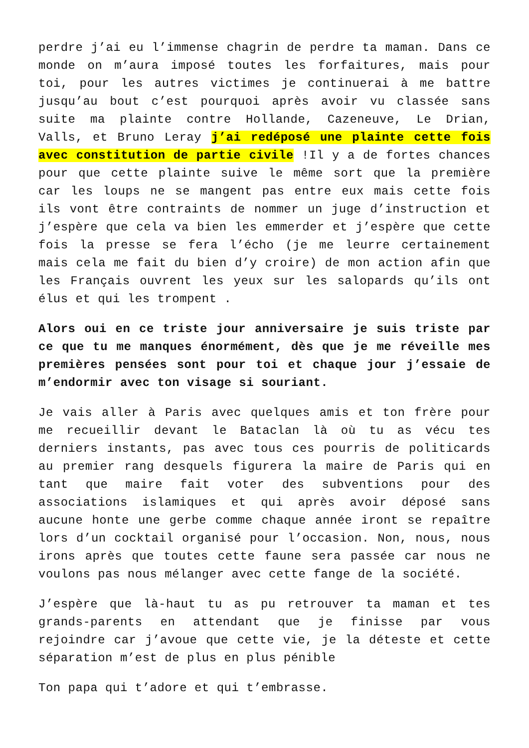perdre j’ai eu l’immense chagrin de perdre ta maman. Dans ce monde on m’aura imposé toutes les forfaitures, mais pour toi, pour les autres victimes je continuerai à me battre jusqu’au bout c’est pourquoi après avoir vu classée sans suite ma plainte contre Hollande, Cazeneuve, Le Drian, Valls, et Bruno Leray j’ai redéposé une plainte cette fois avec constitution de partie civile !Il y a de fortes chances pour que cette plainte suive le même sort que la première car les loups ne se mangent pas entre eux mais cette fois ils vont être contraints de nommer un juge d’instruction et j’espère que cela va bien les emmerder et j’espère que cette fois la presse se fera l’écho (je me leurre certainement mais cela me fait du bien d’y croire) de mon action afin que les Français ouvrent les yeux sur les salopards qu’ils ont élus et qui les trompent .
Alors oui en ce triste jour anniversaire je suis triste par ce que tu me manques énormément, dès que je me réveille mes premières pensées sont pour toi et chaque jour j’essaie de m’endormir avec ton visage si souriant.
Je vais aller à Paris avec quelques amis et ton frère pour me recueillir devant le Bataclan là où tu as vécu tes derniers instants, pas avec tous ces pourris de politicards au premier rang desquels figurera la maire de Paris qui en tant que maire fait voter des subventions pour des associations islamiques et qui après avoir déposé sans aucune honte une gerbe comme chaque année iront se repaître lors d’un cocktail organisé pour l’occasion. Non, nous, nous irons après que toutes cette faune sera passée car nous ne voulons pas nous mélanger avec cette fange de la société.
J’espère que là-haut tu as pu retrouver ta maman et tes grands-parents en attendant que je finisse par vous rejoindre car j’avoue que cette vie, je la déteste et cette séparation m’est de plus en plus pénible
Ton papa qui t’adore et qui t’embrasse.